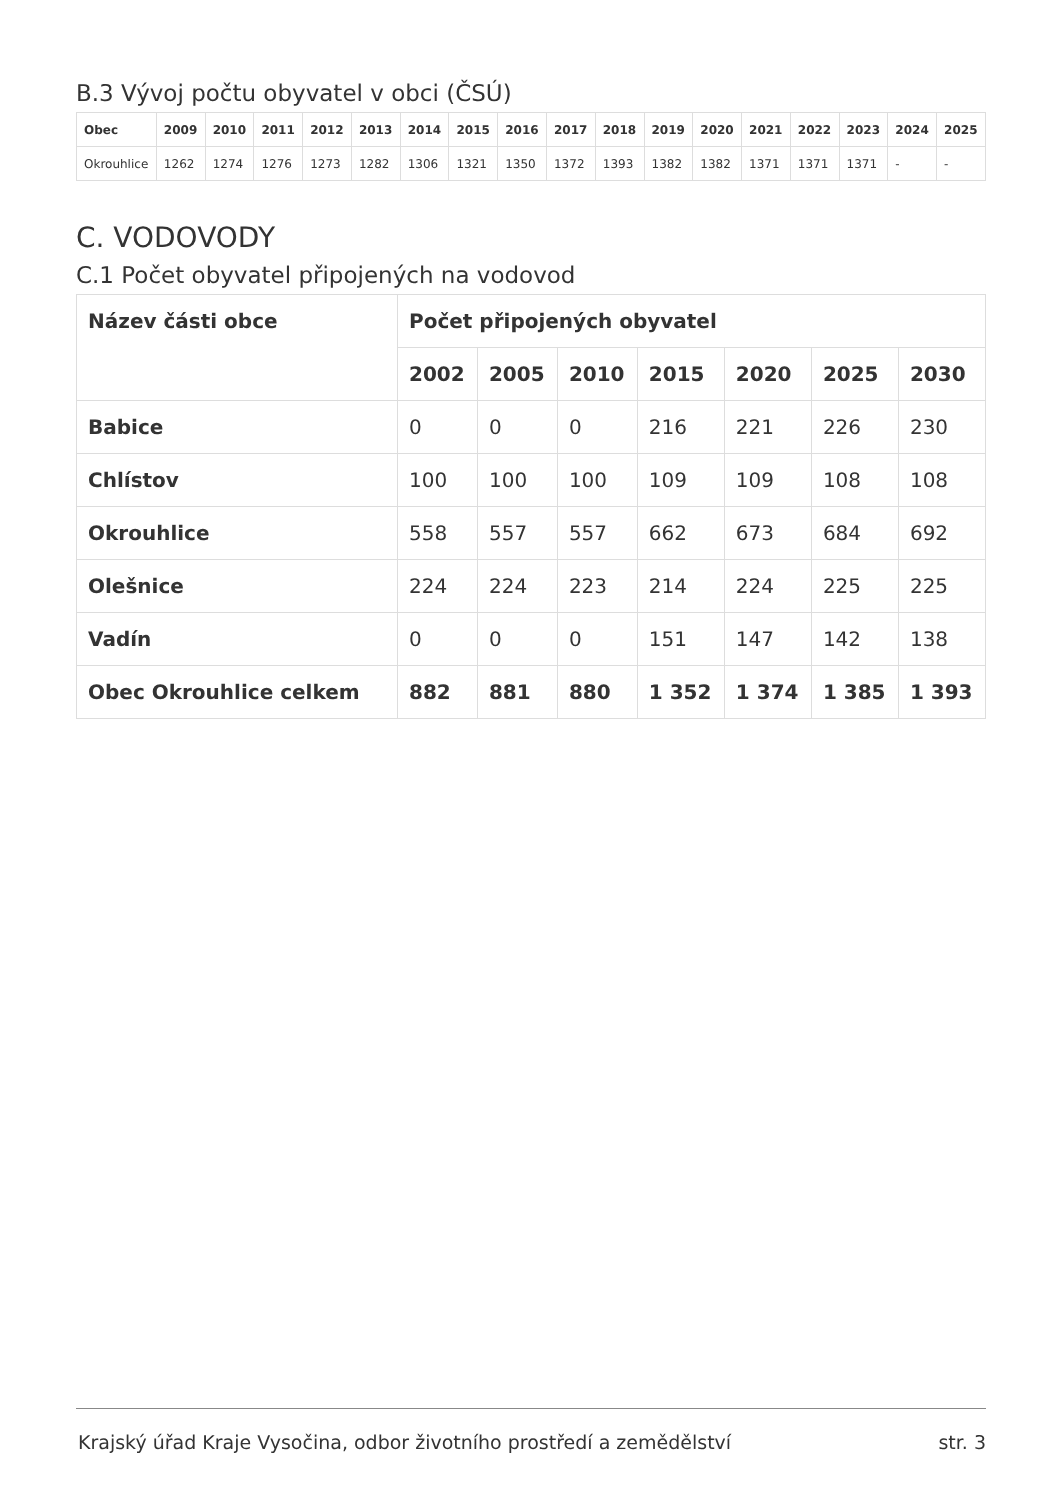B.3 Vývoj počtu obyvatel v obci (ČSÚ)
| Obec | 2009 | 2010 | 2011 | 2012 | 2013 | 2014 | 2015 | 2016 | 2017 | 2018 | 2019 | 2020 | 2021 | 2022 | 2023 | 2024 | 2025 |
| --- | --- | --- | --- | --- | --- | --- | --- | --- | --- | --- | --- | --- | --- | --- | --- | --- | --- |
| Okrouhlice | 1262 | 1274 | 1276 | 1273 | 1282 | 1306 | 1321 | 1350 | 1372 | 1393 | 1382 | 1382 | 1371 | 1371 | 1371 | - | - |
C. VODOVODY
C.1 Počet obyvatel připojených na vodovod
| Název části obce | Počet připojených obyvatel | | | | | | |
| --- | --- | --- | --- | --- | --- | --- | --- |
| | 2002 | 2005 | 2010 | 2015 | 2020 | 2025 | 2030 |
| Babice | 0 | 0 | 0 | 216 | 221 | 226 | 230 |
| Chlístov | 100 | 100 | 100 | 109 | 109 | 108 | 108 |
| Okrouhlice | 558 | 557 | 557 | 662 | 673 | 684 | 692 |
| Olešnice | 224 | 224 | 223 | 214 | 224 | 225 | 225 |
| Vadín | 0 | 0 | 0 | 151 | 147 | 142 | 138 |
| Obec Okrouhlice celkem | 882 | 881 | 880 | 1 352 | 1 374 | 1 385 | 1 393 |
Krajský úřad Kraje Vysočina, odbor životního prostředí a zemědělství str. 3